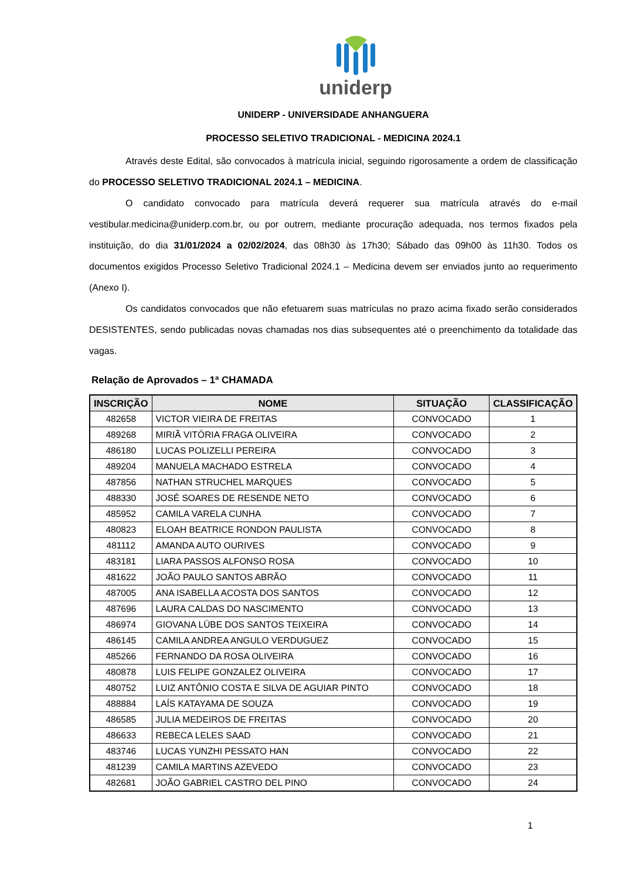uniderp
UNIDERP - UNIVERSIDADE ANHANGUERA
PROCESSO SELETIVO TRADICIONAL - MEDICINA 2024.1
Através deste Edital, são convocados à matrícula inicial, seguindo rigorosamente a ordem de classificação do PROCESSO SELETIVO TRADICIONAL 2024.1 – MEDICINA.
O candidato convocado para matrícula deverá requerer sua matrícula através do e-mail vestibular.medicina@uniderp.com.br, ou por outrem, mediante procuração adequada, nos termos fixados pela instituição, do dia 31/01/2024 a 02/02/2024, das 08h30 às 17h30; Sábado das 09h00 às 11h30. Todos os documentos exigidos Processo Seletivo Tradicional 2024.1 – Medicina devem ser enviados junto ao requerimento (Anexo I).
Os candidatos convocados que não efetuarem suas matrículas no prazo acima fixado serão considerados DESISTENTES, sendo publicadas novas chamadas nos dias subsequentes até o preenchimento da totalidade das vagas.
Relação de Aprovados – 1ª CHAMADA
| INSCRIÇÃO | NOME | SITUAÇÃO | CLASSIFICAÇÃO |
| --- | --- | --- | --- |
| 482658 | VICTOR VIEIRA DE FREITAS | CONVOCADO | 1 |
| 489268 | MIRIÃ VITÓRIA FRAGA OLIVEIRA | CONVOCADO | 2 |
| 486180 | LUCAS POLIZELLI PEREIRA | CONVOCADO | 3 |
| 489204 | MANUELA MACHADO ESTRELA | CONVOCADO | 4 |
| 487856 | NATHAN STRUCHEL MARQUES | CONVOCADO | 5 |
| 488330 | JOSÉ SOARES DE RESENDE NETO | CONVOCADO | 6 |
| 485952 | CAMILA VARELA CUNHA | CONVOCADO | 7 |
| 480823 | ELOAH BEATRICE RONDON PAULISTA | CONVOCADO | 8 |
| 481112 | AMANDA AUTO OURIVES | CONVOCADO | 9 |
| 483181 | LIARA PASSOS ALFONSO ROSA | CONVOCADO | 10 |
| 481622 | JOÃO PAULO SANTOS ABRÃO | CONVOCADO | 11 |
| 487005 | ANA ISABELLA ACOSTA DOS SANTOS | CONVOCADO | 12 |
| 487696 | LAURA CALDAS DO NASCIMENTO | CONVOCADO | 13 |
| 486974 | GIOVANA LÜBE DOS SANTOS TEIXEIRA | CONVOCADO | 14 |
| 486145 | CAMILA ANDREA ANGULO VERDUGUEZ | CONVOCADO | 15 |
| 485266 | FERNANDO DA ROSA OLIVEIRA | CONVOCADO | 16 |
| 480878 | LUIS FELIPE GONZALEZ OLIVEIRA | CONVOCADO | 17 |
| 480752 | LUIZ ANTÔNIO COSTA E SILVA DE AGUIAR PINTO | CONVOCADO | 18 |
| 488884 | LAÍS KATAYAMA DE SOUZA | CONVOCADO | 19 |
| 486585 | JULIA MEDEIROS DE FREITAS | CONVOCADO | 20 |
| 486633 | REBECA LELES SAAD | CONVOCADO | 21 |
| 483746 | LUCAS YUNZHI PESSATO HAN | CONVOCADO | 22 |
| 481239 | CAMILA MARTINS AZEVEDO | CONVOCADO | 23 |
| 482681 | JOÃO GABRIEL CASTRO DEL PINO | CONVOCADO | 24 |
1